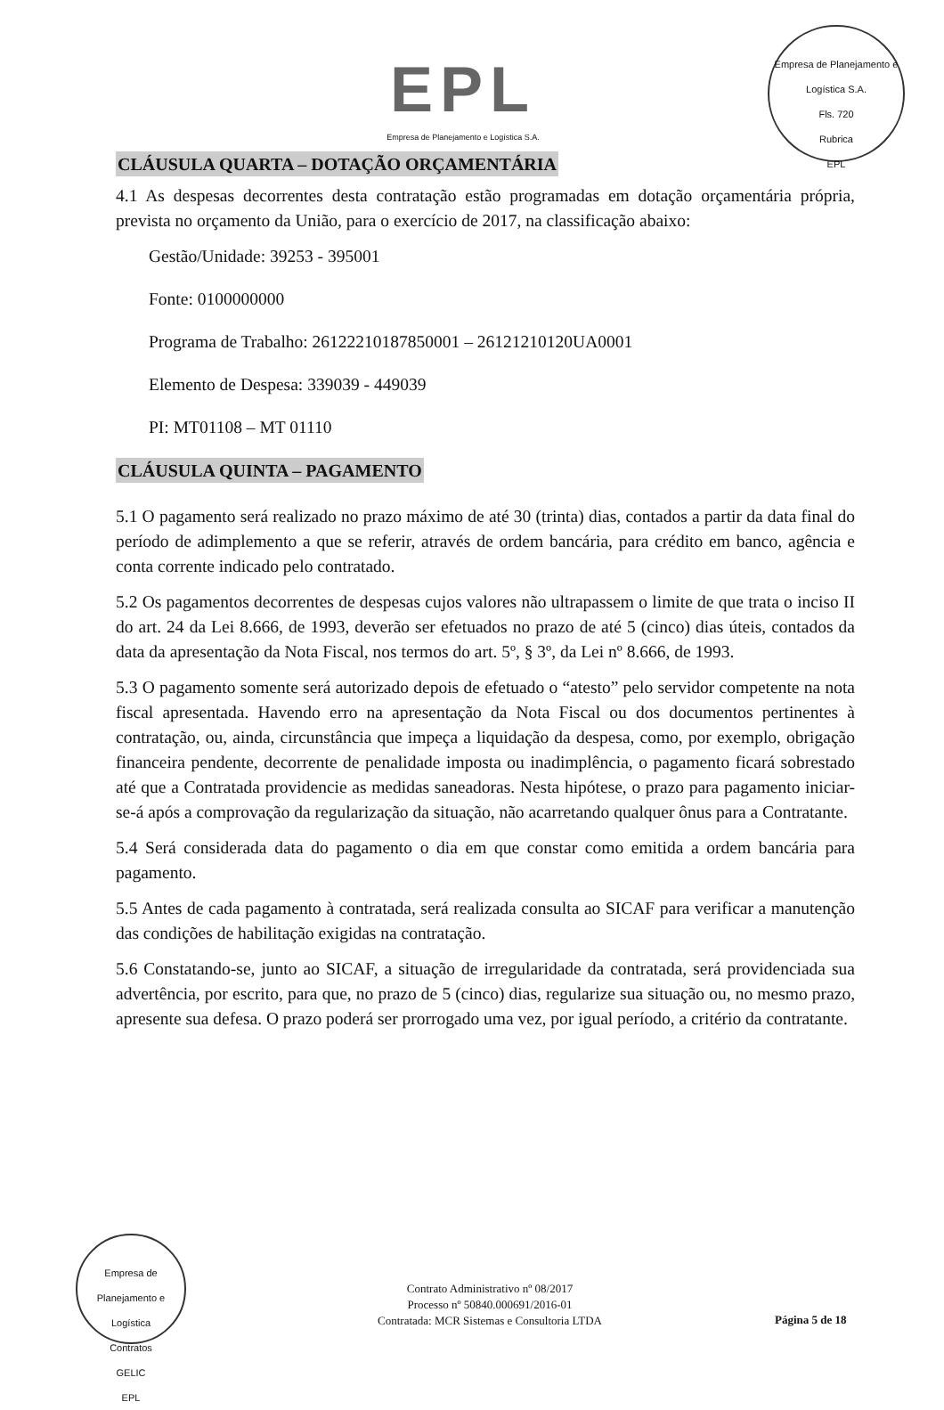EPL
Empresa de Planejamento e Logística S.A.
Empresa de Planejamento e Logística S.A.
Fls. 720
Rubrica
EPL
CLÁUSULA QUARTA – DOTAÇÃO ORÇAMENTÁRIA
4.1 As despesas decorrentes desta contratação estão programadas em dotação orçamentária própria, prevista no orçamento da União, para o exercício de 2017, na classificação abaixo:
Gestão/Unidade: 39253 - 395001
Fonte: 0100000000
Programa de Trabalho: 26122210187850001 – 26121210120UA0001
Elemento de Despesa: 339039 - 449039
PI: MT01108 – MT 01110
CLÁUSULA QUINTA – PAGAMENTO
5.1 O pagamento será realizado no prazo máximo de até 30 (trinta) dias, contados a partir da data final do período de adimplemento a que se referir, através de ordem bancária, para crédito em banco, agência e conta corrente indicado pelo contratado.
5.2 Os pagamentos decorrentes de despesas cujos valores não ultrapassem o limite de que trata o inciso II do art. 24 da Lei 8.666, de 1993, deverão ser efetuados no prazo de até 5 (cinco) dias úteis, contados da data da apresentação da Nota Fiscal, nos termos do art. 5º, § 3º, da Lei nº 8.666, de 1993.
5.3 O pagamento somente será autorizado depois de efetuado o “atesto” pelo servidor competente na nota fiscal apresentada. Havendo erro na apresentação da Nota Fiscal ou dos documentos pertinentes à contratação, ou, ainda, circunstância que impeça a liquidação da despesa, como, por exemplo, obrigação financeira pendente, decorrente de penalidade imposta ou inadimplência, o pagamento ficará sobrestado até que a Contratada providencie as medidas saneadoras. Nesta hipótese, o prazo para pagamento iniciar-se-á após a comprovação da regularização da situação, não acarretando qualquer ônus para a Contratante.
5.4 Será considerada data do pagamento o dia em que constar como emitida a ordem bancária para pagamento.
5.5 Antes de cada pagamento à contratada, será realizada consulta ao SICAF para verificar a manutenção das condições de habilitação exigidas na contratação.
5.6 Constatando-se, junto ao SICAF, a situação de irregularidade da contratada, será providenciada sua advertência, por escrito, para que, no prazo de 5 (cinco) dias, regularize sua situação ou, no mesmo prazo, apresente sua defesa. O prazo poderá ser prorrogado uma vez, por igual período, a critério da contratante.
Empresa de Planejamento e Logística
Contratos
GELIC
EPL
Contrato Administrativo nº 08/2017
Processo nº 50840.000691/2016-01
Contratada: MCR Sistemas e Consultoria LTDA
Página 5 de 18